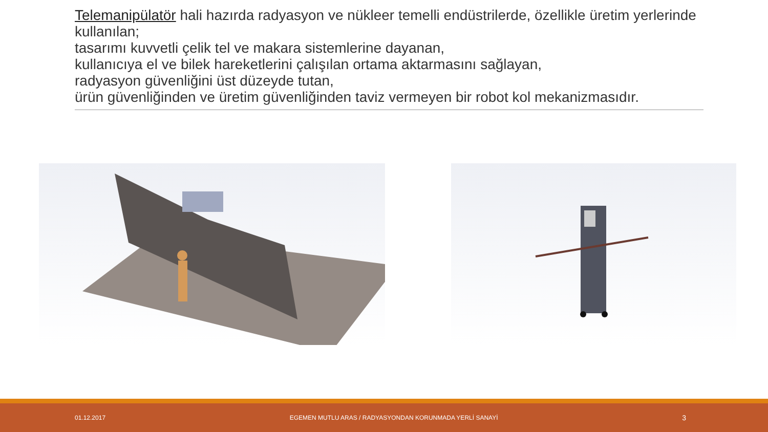Telemanipülatör hali hazırda radyasyon ve nükleer temelli endüstrilerde, özellikle üretim yerlerinde kullanılan;
tasarımı kuvvetli çelik tel ve makara sistemlerine dayanan,
kullanıcıya el ve bilek hareketlerini çalışılan ortama aktarmasını sağlayan,
radyasyon güvenliğini üst düzeyde tutan,
ürün güvenliğinden ve üretim güvenliğinden taviz vermeyen bir robot kol mekanizmasıdır.
01.12.2017 EGEMEN MUTLU ARAS / RADYASYONDAN KORUNMADA YERLİ SANAYİ 3